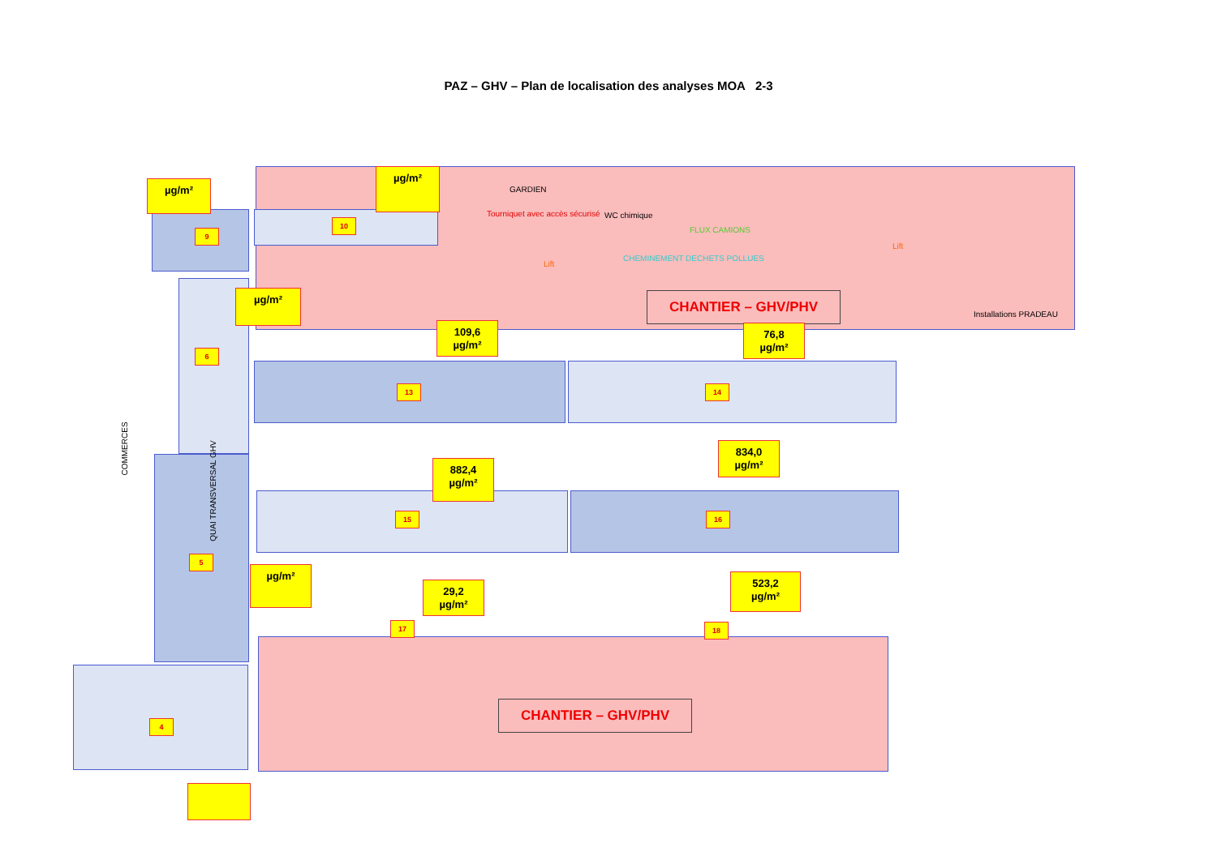PAZ – GHV – Plan de localisation des analyses MOA 2-3
FLUX CAMIONS
CHEMINEMENT DECHETS POLLUES
Tourniquet avec accès sécurisé WC chimique
GARDIEN
Lift
Lift
Installations PRADEAU
COMMERCES
QUAI TRANSVERSAL GHV
CHANTIER – GHV/PHV
CHANTIER – GHV/PHV
µg/m²
µg/m²
µg/m²
109,6
µg/m²
76,8
µg/m²
882,4
µg/m²
834,0
µg/m²
µg/m²
29,2
µg/m²
523,2
µg/m²
9
10
6
13 14
15 16
5
17 18
4